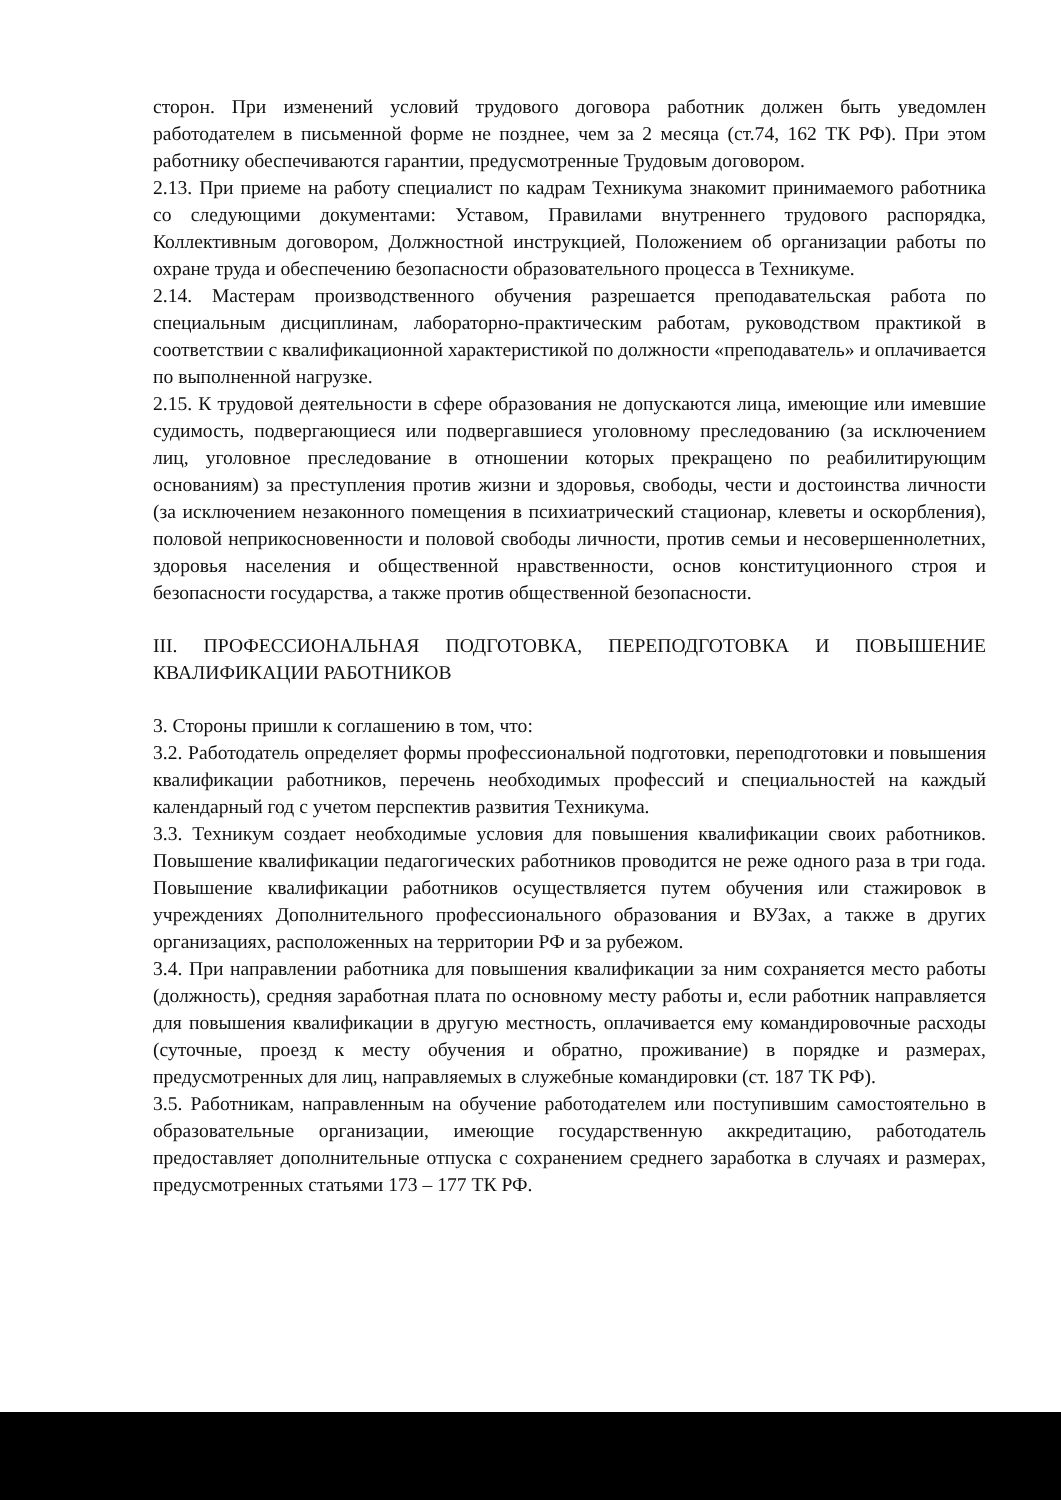сторон. При изменений условий трудового договора работник должен быть уведомлен работодателем в письменной форме не позднее, чем за 2 месяца (ст.74, 162 ТК РФ). При этом работнику обеспечиваются гарантии, предусмотренные Трудовым договором.
2.13. При приеме на работу специалист по кадрам Техникума знакомит принимаемого работника со следующими документами: Уставом, Правилами внутреннего трудового распорядка, Коллективным договором, Должностной инструкцией, Положением об организации работы по охране труда и обеспечению безопасности образовательного процесса в Техникуме.
2.14. Мастерам производственного обучения разрешается преподавательская работа по специальным дисциплинам, лабораторно-практическим работам, руководством практикой в соответствии с квалификационной характеристикой по должности «преподаватель» и оплачивается по выполненной нагрузке.
2.15. К трудовой деятельности в сфере образования не допускаются лица, имеющие или имевшие судимость, подвергающиеся или подвергавшиеся уголовному преследованию (за исключением лиц, уголовное преследование в отношении которых прекращено по реабилитирующим основаниям) за преступления против жизни и здоровья, свободы, чести и достоинства личности (за исключением незаконного помещения в психиатрический стационар, клеветы и оскорбления), половой неприкосновенности и половой свободы личности, против семьи и несовершеннолетних, здоровья населения и общественной нравственности, основ конституционного строя и безопасности государства, а также против общественной безопасности.
III. ПРОФЕССИОНАЛЬНАЯ ПОДГОТОВКА, ПЕРЕПОДГОТОВКА И ПОВЫШЕНИЕ КВАЛИФИКАЦИИ РАБОТНИКОВ
3. Стороны пришли к соглашению в том, что:
3.2. Работодатель определяет формы профессиональной подготовки, переподготовки и повышения квалификации работников, перечень необходимых профессий и специальностей на каждый календарный год с учетом перспектив развития Техникума.
3.3. Техникум создает необходимые условия для повышения квалификации своих работников. Повышение квалификации педагогических работников проводится не реже одного раза в три года. Повышение квалификации работников осуществляется путем обучения или стажировок в учреждениях Дополнительного профессионального образования и ВУЗах, а также в других организациях, расположенных на территории РФ и за рубежом.
3.4. При направлении работника для повышения квалификации за ним сохраняется место работы (должность), средняя заработная плата по основному месту работы и, если работник направляется для повышения квалификации в другую местность, оплачивается ему командировочные расходы (суточные, проезд к месту обучения и обратно, проживание) в порядке и размерах, предусмотренных для лиц, направляемых в служебные командировки (ст. 187 ТК РФ).
3.5. Работникам, направленным на обучение работодателем или поступившим самостоятельно в образовательные организации, имеющие государственную аккредитацию, работодатель предоставляет дополнительные отпуска с сохранением среднего заработка в случаях и размерах, предусмотренных статьями 173 – 177 ТК РФ.